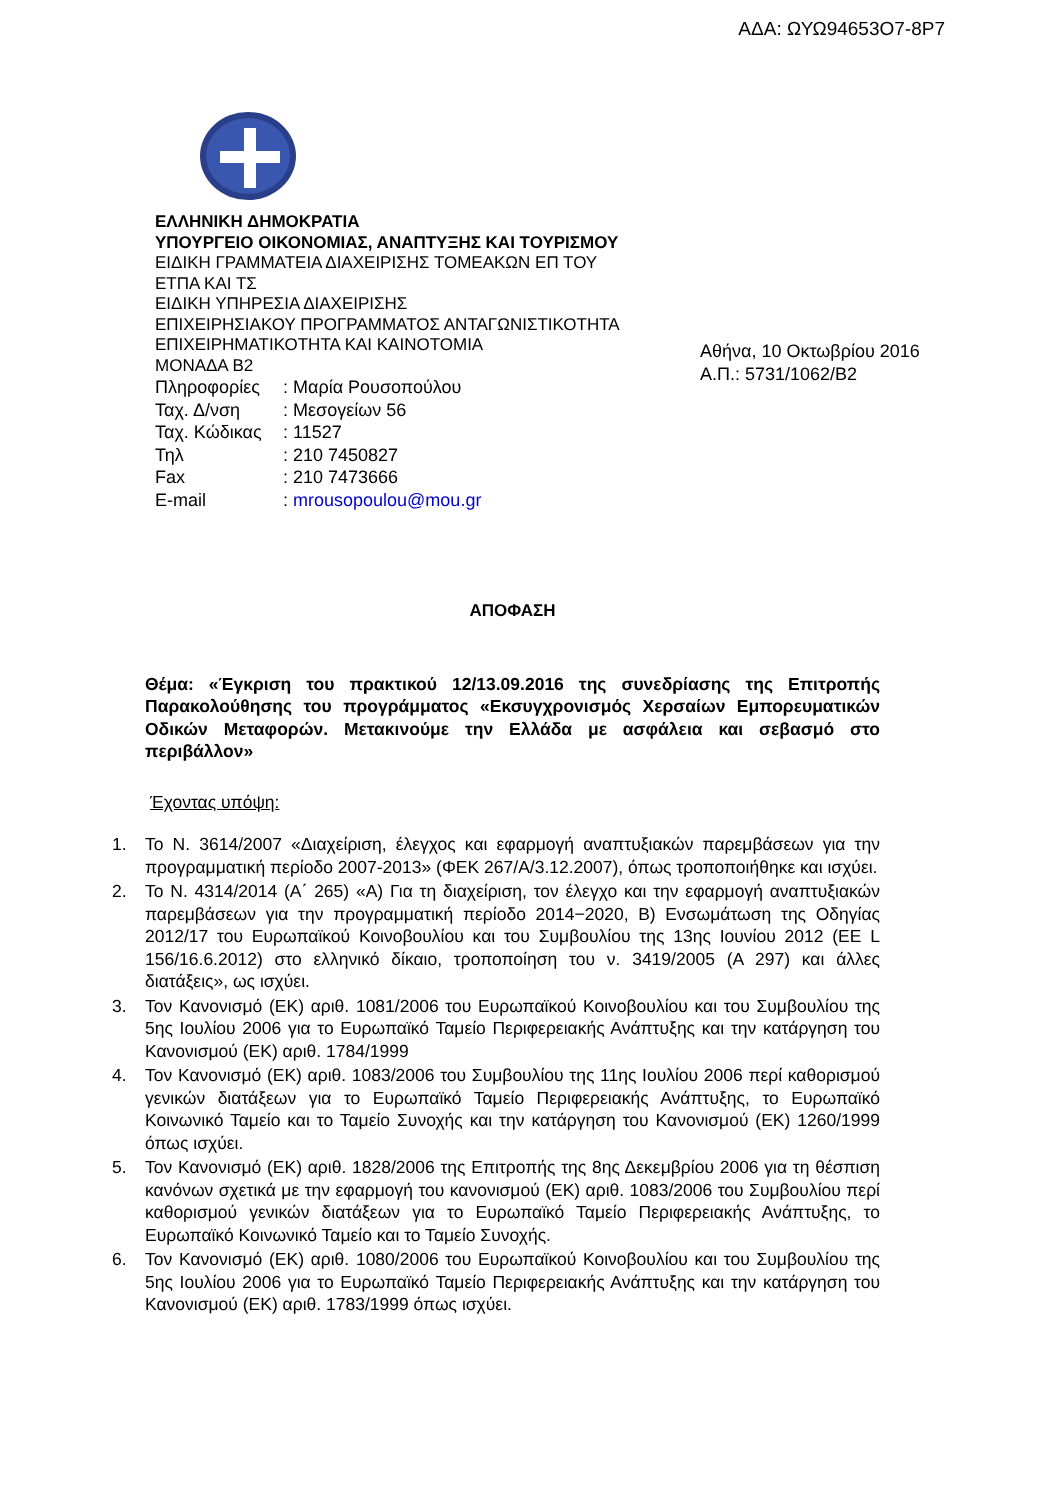ΑΔΑ: ΩΥΩ94653Ο7-8Ρ7
ΕΛΛΗΝΙΚΗ ΔΗΜΟΚΡΑΤΙΑ
ΥΠΟΥΡΓΕΙΟ ΟΙΚΟΝΟΜΙΑΣ, ΑΝΑΠΤΥΞΗΣ ΚΑΙ ΤΟΥΡΙΣΜΟΥ
ΕΙΔΙΚΗ ΓΡΑΜΜΑΤΕΙΑ ΔΙΑΧΕΙΡΙΣΗΣ ΤΟΜΕΑΚΩΝ ΕΠ ΤΟΥ
ΕΤΠΑ ΚΑΙ ΤΣ
ΕΙΔΙΚΗ ΥΠΗΡΕΣΙΑ ΔΙΑΧΕΙΡΙΣΗΣ
ΕΠΙΧΕΙΡΗΣΙΑΚΟΥ ΠΡΟΓΡΑΜΜΑΤΟΣ ΑΝΤΑΓΩΝΙΣΤΙΚΟΤΗΤΑ
ΕΠΙΧΕΙΡΗΜΑΤΙΚΟΤΗΤΑ ΚΑΙ ΚΑΙΝΟΤΟΜΙΑ
ΜΟΝΑΔΑ Β2
Πληροφορίες: Μαρία Ρουσοπούλου Ταχ. Δ/νση: Μεσογείων 56 Ταχ. Κώδικας: 11527 Τηλ: 210 7450827 Fax: 210 7473666 E-mail: mrousopoulou@mou.gr
Αθήνα, 10 Οκτωβρίου 2016
Α.Π.: 5731/1062/Β2
ΑΠΟΦΑΣΗ
Θέμα: «Έγκριση του πρακτικού 12/13.09.2016 της συνεδρίασης της Επιτροπής Παρακολούθησης του προγράμματος «Εκσυγχρονισμός Χερσαίων Εμπορευματικών Οδικών Μεταφορών. Μετακινούμε την Ελλάδα με ασφάλεια και σεβασμό στο περιβάλλον»
Έχοντας υπόψη:
1. Το Ν. 3614/2007 «Διαχείριση, έλεγχος και εφαρμογή αναπτυξιακών παρεμβάσεων για την προγραμματική περίοδο 2007-2013» (ΦΕΚ 267/Α/3.12.2007), όπως τροποποιήθηκε και ισχύει.
2. Το Ν. 4314/2014 (Α΄ 265) «Α) Για τη διαχείριση, τον έλεγχο και την εφαρμογή αναπτυξιακών παρεμβάσεων για την προγραμματική περίοδο 2014−2020, Β) Ενσωμάτωση της Οδηγίας 2012/17 του Ευρωπαϊκού Κοινοβουλίου και του Συμβουλίου της 13ης Ιουνίου 2012 (ΕΕ L 156/16.6.2012) στο ελληνικό δίκαιο, τροποποίηση του ν. 3419/2005 (Α 297) και άλλες διατάξεις», ως ισχύει.
3. Τον Κανονισμό (ΕΚ) αριθ. 1081/2006 του Ευρωπαϊκού Κοινοβουλίου και του Συμβουλίου της 5ης Ιουλίου 2006 για το Ευρωπαϊκό Ταμείο Περιφερειακής Ανάπτυξης και την κατάργηση του Κανονισμού (ΕΚ) αριθ. 1784/1999
4. Τον Κανονισμό (ΕΚ) αριθ. 1083/2006 του Συμβουλίου της 11ης Ιουλίου 2006 περί καθορισμού γενικών διατάξεων για το Ευρωπαϊκό Ταμείο Περιφερειακής Ανάπτυξης, το Ευρωπαϊκό Κοινωνικό Ταμείο και το Ταμείο Συνοχής και την κατάργηση του Κανονισμού (ΕΚ) 1260/1999 όπως ισχύει.
5. Τον Κανονισμό (ΕΚ) αριθ. 1828/2006 της Επιτροπής της 8ης Δεκεμβρίου 2006 για τη θέσπιση κανόνων σχετικά με την εφαρμογή του κανονισμού (ΕΚ) αριθ. 1083/2006 του Συμβουλίου περί καθορισμού γενικών διατάξεων για το Ευρωπαϊκό Ταμείο Περιφερειακής Ανάπτυξης, το Ευρωπαϊκό Κοινωνικό Ταμείο και το Ταμείο Συνοχής.
6. Τον Κανονισμό (ΕΚ) αριθ. 1080/2006 του Ευρωπαϊκού Κοινοβουλίου και του Συμβουλίου της 5ης Ιουλίου 2006 για το Ευρωπαϊκό Ταμείο Περιφερειακής Ανάπτυξης και την κατάργηση του Κανονισμού (ΕΚ) αριθ. 1783/1999 όπως ισχύει.